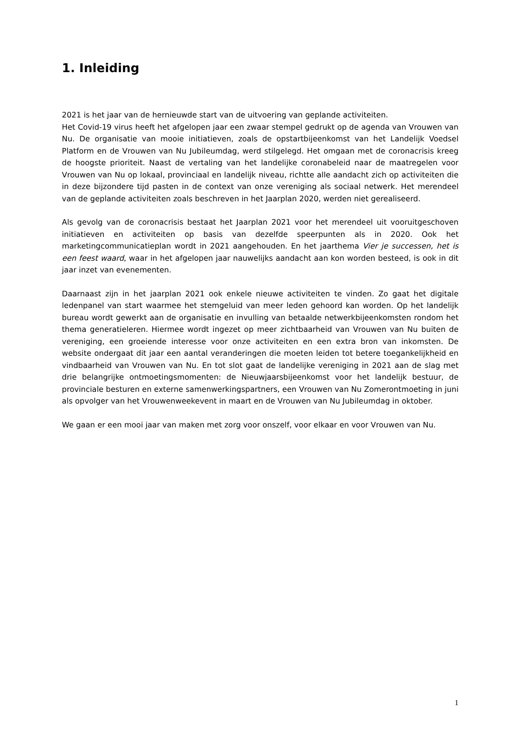1. Inleiding
2021 is het jaar van de hernieuwde start van de uitvoering van geplande activiteiten.
Het Covid-19 virus heeft het afgelopen jaar een zwaar stempel gedrukt op de agenda van Vrouwen van Nu. De organisatie van mooie initiatieven, zoals de opstartbijeenkomst van het Landelijk Voedsel Platform en de Vrouwen van Nu Jubileumdag, werd stilgelegd. Het omgaan met de coronacrisis kreeg de hoogste prioriteit. Naast de vertaling van het landelijke coronabeleid naar de maatregelen voor Vrouwen van Nu op lokaal, provinciaal en landelijk niveau, richtte alle aandacht zich op activiteiten die in deze bijzondere tijd pasten in de context van onze vereniging als sociaal netwerk. Het merendeel van de geplande activiteiten zoals beschreven in het Jaarplan 2020, werden niet gerealiseerd.
Als gevolg van de coronacrisis bestaat het Jaarplan 2021 voor het merendeel uit vooruitgeschoven initiatieven en activiteiten op basis van dezelfde speerpunten als in 2020. Ook het marketingcommunicatieplan wordt in 2021 aangehouden. En het jaarthema Vier je successen, het is een feest waard, waar in het afgelopen jaar nauwelijks aandacht aan kon worden besteed, is ook in dit jaar inzet van evenementen.
Daarnaast zijn in het jaarplan 2021 ook enkele nieuwe activiteiten te vinden. Zo gaat het digitale ledenpanel van start waarmee het stemgeluid van meer leden gehoord kan worden. Op het landelijk bureau wordt gewerkt aan de organisatie en invulling van betaalde netwerkbijeenkomsten rondom het thema generatieleren. Hiermee wordt ingezet op meer zichtbaarheid van Vrouwen van Nu buiten de vereniging, een groeiende interesse voor onze activiteiten en een extra bron van inkomsten. De website ondergaat dit jaar een aantal veranderingen die moeten leiden tot betere toegankelijkheid en vindbaarheid van Vrouwen van Nu. En tot slot gaat de landelijke vereniging in 2021 aan de slag met drie belangrijke ontmoetingsmomenten: de Nieuwjaarsbijeenkomst voor het landelijk bestuur, de provinciale besturen en externe samenwerkingspartners, een Vrouwen van Nu Zomerontmoeting in juni als opvolger van het Vrouwenweekevent in maart en de Vrouwen van Nu Jubileumdag in oktober.
We gaan er een mooi jaar van maken met zorg voor onszelf, voor elkaar en voor Vrouwen van Nu.
1